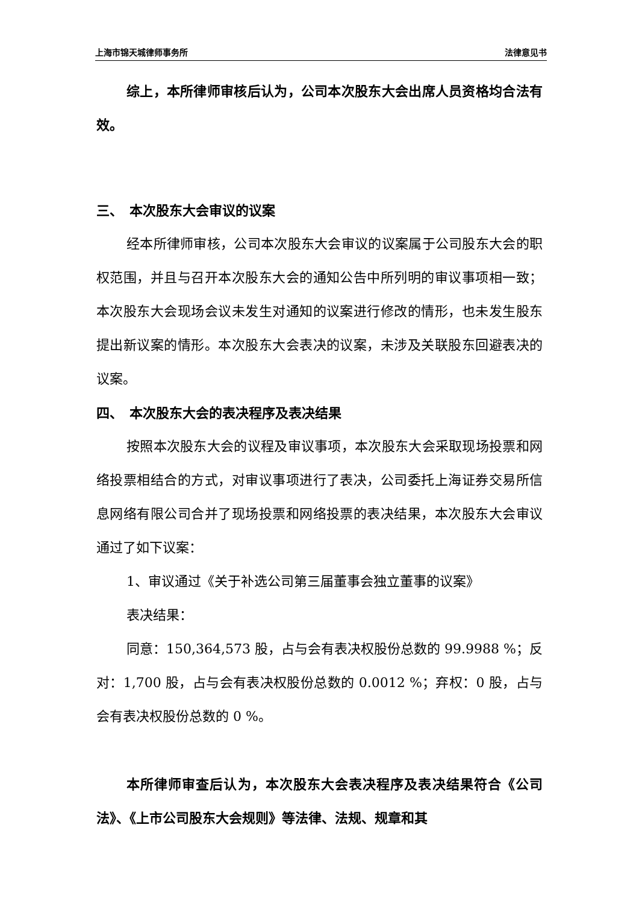上海市锦天城律师事务所 法律意见书
综上，本所律师审核后认为，公司本次股东大会出席人员资格均合法有效。
三、　本次股东大会审议的议案
经本所律师审核，公司本次股东大会审议的议案属于公司股东大会的职权范围，并且与召开本次股东大会的通知公告中所列明的审议事项相一致；本次股东大会现场会议未发生对通知的议案进行修改的情形，也未发生股东提出新议案的情形。本次股东大会表决的议案，未涉及关联股东回避表决的议案。
四、　本次股东大会的表决程序及表决结果
按照本次股东大会的议程及审议事项，本次股东大会采取现场投票和网络投票相结合的方式，对审议事项进行了表决，公司委托上海证券交易所信息网络有限公司合并了现场投票和网络投票的表决结果，本次股东大会审议通过了如下议案：
1、审议通过《关于补选公司第三届董事会独立董事的议案》
表决结果：
同意：150,364,573 股，占与会有表决权股份总数的 99.9988 %；反对：1,700 股，占与会有表决权股份总数的 0.0012 %；弃权：0 股，占与会有表决权股份总数的 0 %。
本所律师审查后认为，本次股东大会表决程序及表决结果符合《公司法》、《上市公司股东大会规则》等法律、法规、规章和其